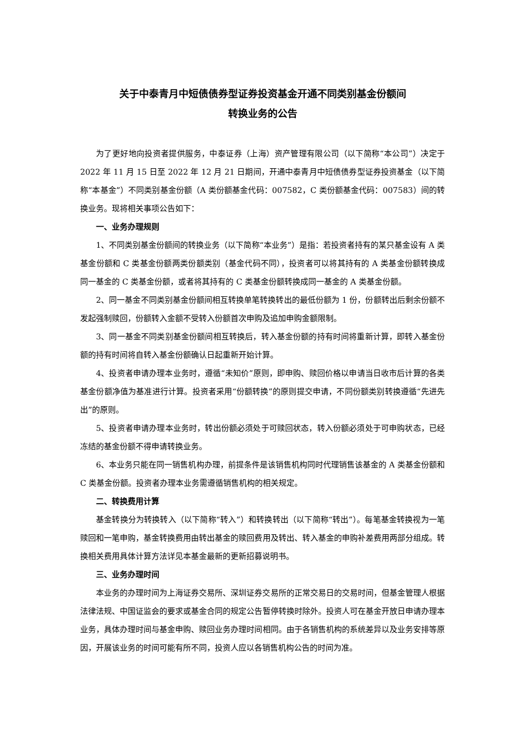关于中泰青月中短债债券型证券投资基金开通不同类别基金份额间
转换业务的公告
为了更好地向投资者提供服务，中泰证券（上海）资产管理有限公司（以下简称“本公司”）决定于 2022 年 11 月 15 日至 2022 年 12 月 21 日期间，开通中泰青月中短债债券型证券投资基金（以下简称“本基金”）不同类别基金份额（A 类份额基金代码：007582，C 类份额基金代码：007583）间的转换业务。现将相关事项公告如下：
一、业务办理规则
1、不同类别基金份额间的转换业务（以下简称“本业务”）是指：若投资者持有的某只基金设有 A 类基金份额和 C 类基金份额两类份额类别（基金代码不同），投资者可以将其持有的 A 类基金份额转换成同一基金的 C 类基金份额，或者将其持有的 C 类基金份额转换成同一基金的 A 类基金份额。
2、同一基金不同类别基金份额间相互转换单笔转换转出的最低份额为 1 份，份额转出后剩余份额不发起强制赎回，份额转入金额不受转入份额首次申购及追加申购金额限制。
3、同一基金不同类别基金份额间相互转换后，转入基金份额的持有时间将重新计算，即转入基金份额的持有时间将自转入基金份额确认日起重新开始计算。
4、投资者申请办理本业务时，遵循“未知价”原则，即申购、赎回价格以申请当日收市后计算的各类基金份额净值为基准进行计算。投资者采用“份额转换”的原则提交申请，不同份额类别转换遵循“先进先出”的原则。
5、投资者申请办理本业务时，转出份额必须处于可赎回状态，转入份额必须处于可申购状态，已经冻结的基金份额不得申请转换业务。
6、本业务只能在同一销售机构办理，前提条件是该销售机构同时代理销售该基金的 A 类基金份额和 C 类基金份额。投资者办理本业务需遵循销售机构的相关规定。
二、转换费用计算
基金转换分为转换转入（以下简称“转入”）和转换转出（以下简称“转出”）。每笔基金转换视为一笔赎回和一笔申购，基金转换费用由转出基金的赎回费用及转出、转入基金的申购补差费用两部分组成。转换相关费用具体计算方法详见本基金最新的更新招募说明书。
三、业务办理时间
本业务的办理时间为上海证券交易所、深圳证券交易所的正常交易日的交易时间，但基金管理人根据法律法规、中国证监会的要求或基金合同的规定公告暂停转换时除外。投资人可在基金开放日申请办理本业务，具体办理时间与基金申购、赎回业务办理时间相同。由于各销售机构的系统差异以及业务安排等原因，开展该业务的时间可能有所不同，投资人应以各销售机构公告的时间为准。